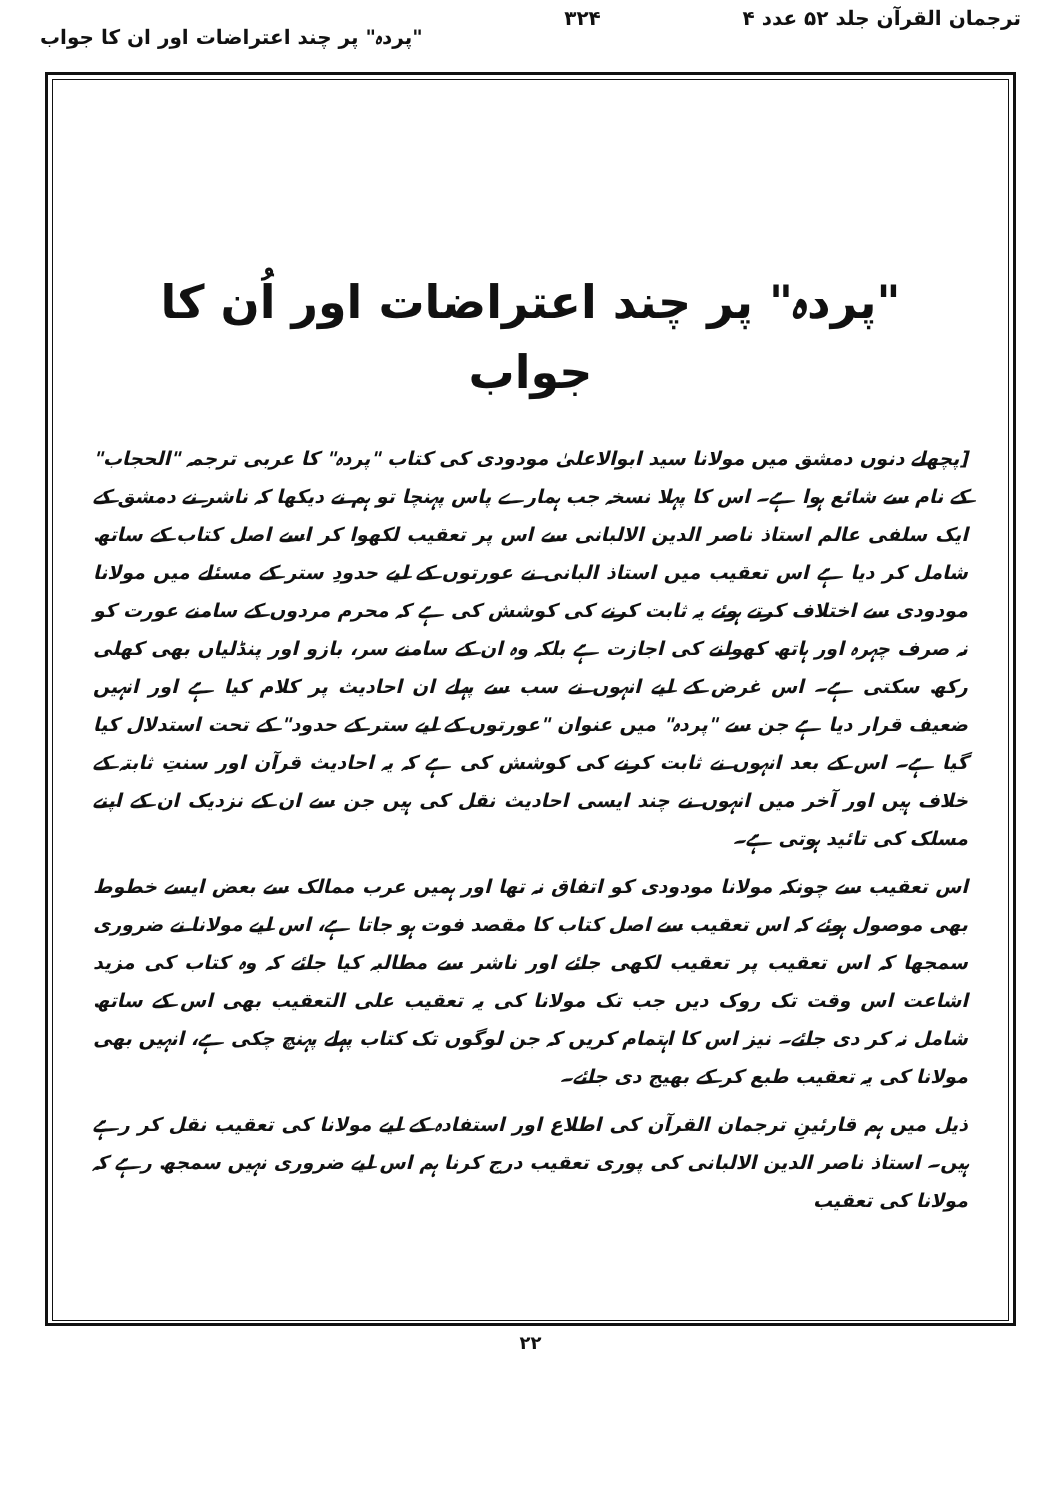ترجمان القرآن جلد ۵۲ عدد ۴ ۳۲۴ "پردہ" پر چند اعتراضات اور ان کا جواب
"پردہ" پر چند اعتراضات اور اُن کا جواب
[پچھلے دنوں دمشق میں مولانا سید ابوالاعلیٰ مودودی کی کتاب "پردہ" کا عربی ترجمہ "الحجاب" کے نام سے شائع ہوا ہے۔ اس کا پہلا نسخہ جب ہمارے پاس پہنچا تو ہم نے دیکھا کہ ناشر نے دمشق کے ایک سلفی عالم استاذ ناصر الدین الالبانی سے اس پر تعقیب لکھوا کر اسے اصل کتاب کے ساتھ شامل کر دیا ہے اس تعقیب میں استاذ البانی نے عورتوں کے لیے حدودِ ستر کے مسئلے میں مولانا مودودی سے اختلاف کرتے ہوئے یہ ثابت کرنے کی کوشش کی ہے کہ محرم مردوں کے سامنے عورت کو نہ صرف چہرہ اور ہاتھ کھولنے کی اجازت ہے بلکہ وہ ان کے سامنے سر، بازو اور پنڈلیاں بھی کھلی رکھ سکتی ہے۔ اس غرض کے لیے انہوں نے سب سے پہلے ان احادیث پر کلام کیا ہے اور انہیں ضعیف قرار دیا ہے جن سے "پردہ" میں عنوان "عورتوں کے لیے ستر کے حدود" کے تحت استدلال کیا گیا ہے۔ اس کے بعد انہوں نے ثابت کرنے کی کوشش کی ہے کہ یہ احادیث قرآن اور سنتِ ثابتہ کے خلاف ہیں اور آخر میں انہوں نے چند ایسی احادیث نقل کی ہیں جن سے ان کے نزدیک ان کے اپنے مسلک کی تائید ہوتی ہے۔
اس تعقیب سے چونکہ مولانا مودودی کو اتفاق نہ تھا اور ہمیں عرب ممالک سے بعض ایسے خطوط بھی موصول ہوئے کہ اس تعقیب سے اصل کتاب کا مقصد فوت ہو جاتا ہے، اس لیے مولانا نے ضروری سمجھا کہ اس تعقیب پر تعقیب لکھی جائے اور ناشر سے مطالبہ کیا جائے کہ وہ کتاب کی مزید اشاعت اس وقت تک روک دیں جب تک مولانا کی یہ تعقیب علی التعقیب بھی اس کے ساتھ شامل نہ کر دی جائے۔ نیز اس کا اہتمام کریں کہ جن لوگوں تک کتاب پہلے پہنچ چکی ہے، انہیں بھی مولانا کی یہ تعقیب طبع کر کے بھیج دی جائے۔
ذیل میں ہم قارئینِ ترجمان القرآن کی اطلاع اور استفادہ کے لیے مولانا کی تعقیب نقل کر رہے ہیں۔ استاذ ناصر الدین الالبانی کی پوری تعقیب درج کرنا ہم اس لیے ضروری نہیں سمجھ رہے کہ مولانا کی تعقیب
۲۲